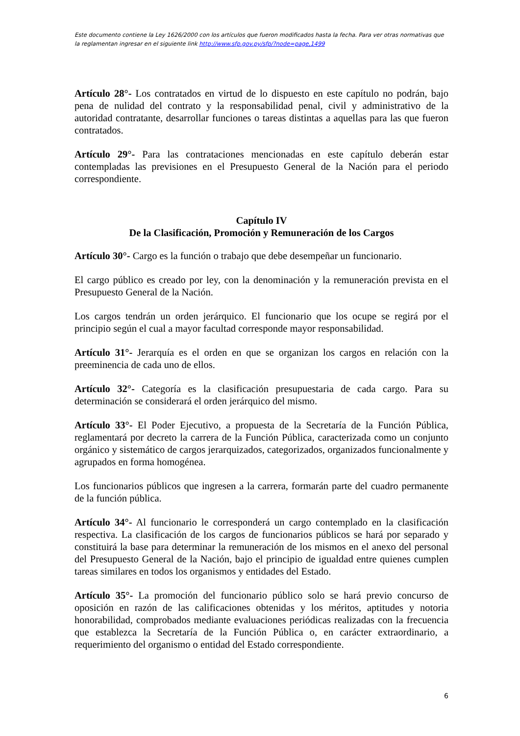Este documento contiene la Ley 1626/2000 con los artículos que fueron modificados hasta la fecha. Para ver otras normativas que la reglamentan ingresar en el siguiente link http://www.sfp.gov.py/sfp/?node=page,1499
Artículo 28°- Los contratados en virtud de lo dispuesto en este capítulo no podrán, bajo pena de nulidad del contrato y la responsabilidad penal, civil y administrativo de la autoridad contratante, desarrollar funciones o tareas distintas a aquellas para las que fueron contratados.
Artículo 29°- Para las contrataciones mencionadas en este capítulo deberán estar contempladas las previsiones en el Presupuesto General de la Nación para el periodo correspondiente.
Capítulo IV
De la Clasificación, Promoción y Remuneración de los Cargos
Artículo 30°- Cargo es la función o trabajo que debe desempeñar un funcionario.
El cargo público es creado por ley, con la denominación y la remuneración prevista en el Presupuesto General de la Nación.
Los cargos tendrán un orden jerárquico. El funcionario que los ocupe se regirá por el principio según el cual a mayor facultad corresponde mayor responsabilidad.
Artículo 31°- Jerarquía es el orden en que se organizan los cargos en relación con la preeminencia de cada uno de ellos.
Artículo 32°- Categoría es la clasificación presupuestaria de cada cargo. Para su determinación se considerará el orden jerárquico del mismo.
Artículo 33°- El Poder Ejecutivo, a propuesta de la Secretaría de la Función Pública, reglamentará por decreto la carrera de la Función Pública, caracterizada como un conjunto orgánico y sistemático de cargos jerarquizados, categorizados, organizados funcionalmente y agrupados en forma homogénea.
Los funcionarios públicos que ingresen a la carrera, formarán parte del cuadro permanente de la función pública.
Artículo 34°- Al funcionario le corresponderá un cargo contemplado en la clasificación respectiva. La clasificación de los cargos de funcionarios públicos se hará por separado y constituirá la base para determinar la remuneración de los mismos en el anexo del personal del Presupuesto General de la Nación, bajo el principio de igualdad entre quienes cumplen tareas similares en todos los organismos y entidades del Estado.
Artículo 35°- La promoción del funcionario público solo se hará previo concurso de oposición en razón de las calificaciones obtenidas y los méritos, aptitudes y notoria honorabilidad, comprobados mediante evaluaciones periódicas realizadas con la frecuencia que establezca la Secretaría de la Función Pública o, en carácter extraordinario, a requerimiento del organismo o entidad del Estado correspondiente.
6